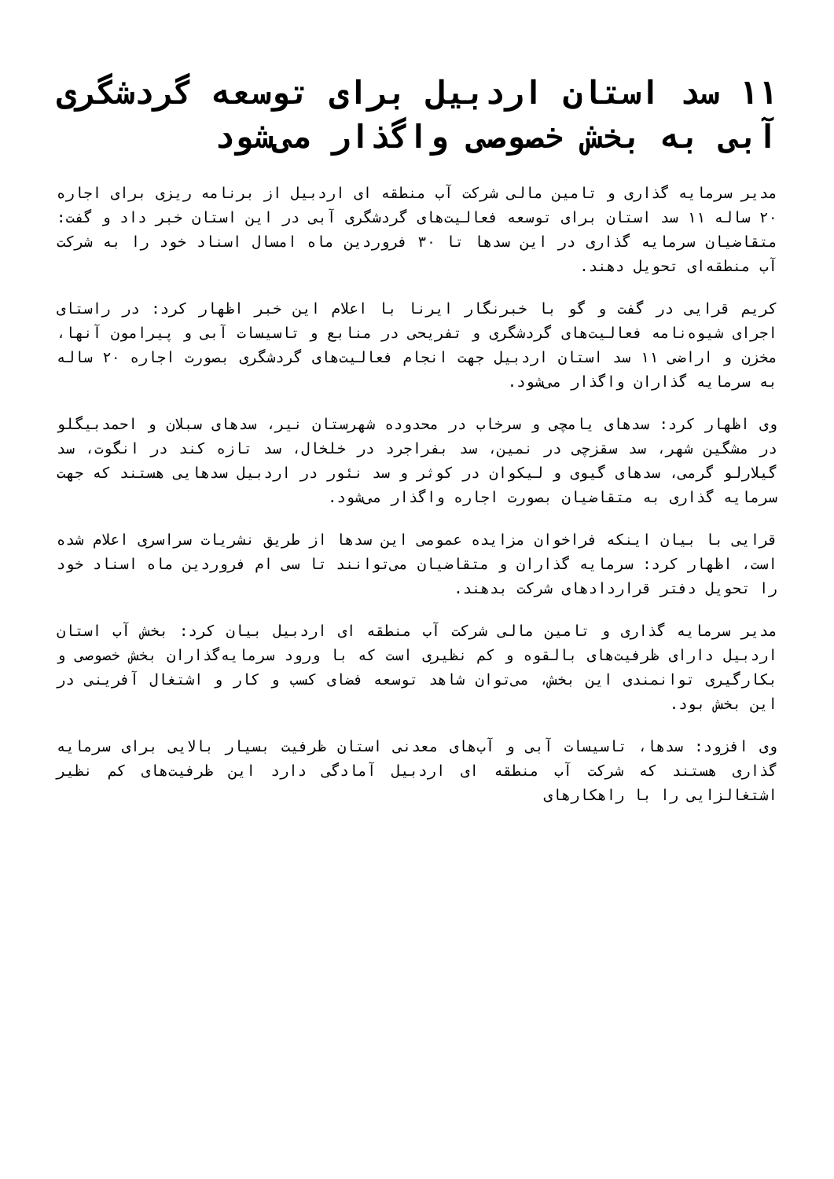۱۱ سد استان اردبیل برای توسعه گردشگری آبی به بخش خصوصی واگذار می‌شود
مدیر سرمایه گذاری و تامین مالی شرکت آب منطقه ای اردبیل از برنامه ریزی برای اجاره ۲۰ ساله ۱۱ سد استان برای توسعه فعالیت‌های گردشگری آبی در این استان خبر داد و گفت: متقاضیان سرمایه گذاری در این سدها تا ۳۰ فروردین ماه امسال اسناد خود را به شرکت آب منطقه‌ای تحویل دهند.
کریم قرایی در گفت و گو با خبرنگار ایرنا با اعلام این خبر اظهار کرد: در راستای اجرای شیوه‌نامه فعالیت‌های گردشگری و تفریحی در منابع و تاسیسات آبی و پیرامون آنها، مخزن و اراضی ۱۱ سد استان اردبیل جهت انجام فعالیت‌های گردشگری بصورت اجاره ۲۰ ساله به سرمایه گذاران واگذار می‌شود.
وی اظهار کرد: سدهای یامچی و سرخاب در محدوده شهرستان نیر، سدهای سبلان و احمدبیگلو در مشگین شهر، سد سقزچی در نمین، سد بفراجرد در خلخال، سد تازه کند در انگوت، سد گیلارلو گرمی، سدهای گیوی و لیکوان در کوثر و سد نئور در اردبیل سدهایی هستند که جهت سرمایه گذاری به متقاضیان بصورت اجاره واگذار می‌شود.
قرایی با بیان اینکه فراخوان مزایده عمومی این سدها از طریق نشریات سراسری اعلام شده است، اظهار کرد: سرمایه گذاران و متقاضیان می‌توانند تا سی ام فروردین ماه اسناد خود را تحویل دفتر قراردادهای شرکت بدهند.
مدیر سرمایه گذاری و تامین مالی شرکت آب منطقه ای اردبیل بیان کرد: بخش آب استان اردبیل دارای ظرفیت‌های بالقوه و کم نظیری است که با ورود سرمایه‌گذاران بخش خصوصی و بکارگیری توانمندی این بخش، می‌توان شاهد توسعه فضای کسب و کار و اشتغال آفرینی در این بخش بود.
وی افزود: سدها، تاسیسات آبی و آب‌های معدنی استان ظرفیت بسیار بالایی برای سرمایه گذاری هستند که شرکت آب منطقه ای اردبیل آمادگی دارد این ظرفیت‌های کم نظیر اشتغالزایی را با راهکارهای